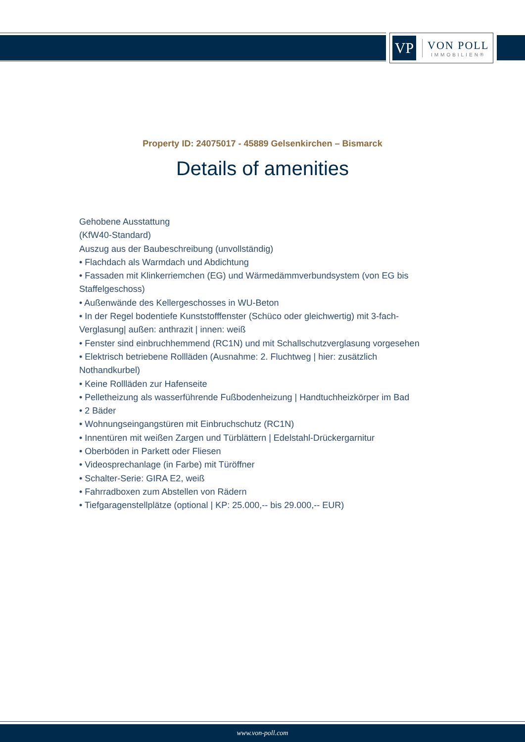VP
VON POLL
IMMOBILIEN®
Property ID: 24075017 - 45889 Gelsenkirchen – Bismarck
Details of amenities
Gehobene Ausstattung
(KfW40-Standard)
Auszug aus der Baubeschreibung (unvollständig)
• Flachdach als Warmdach und Abdichtung
• Fassaden mit Klinkerriemchen (EG) und Wärmedämmverbundsystem (von EG bis Staffelgeschoss)
• Außenwände des Kellergeschosses in WU-Beton
• In der Regel bodentiefe Kunststofffenster (Schüco oder gleichwertig) mit 3-fach-Verglasung| außen: anthrazit | innen: weiß
• Fenster sind einbruchhemmend (RC1N) und mit Schallschutzverglasung vorgesehen
• Elektrisch betriebene Rollläden (Ausnahme: 2. Fluchtweg | hier: zusätzlich Nothandkurbel)
• Keine Rollläden zur Hafenseite
• Pelletheizung als wasserführende Fußbodenheizung | Handtuchheizkörper im Bad
• 2 Bäder
• Wohnungseingangstüren mit Einbruchschutz (RC1N)
• Innentüren mit weißen Zargen und Türblättern | Edelstahl-Drückergarnitur
• Oberböden in Parkett oder Fliesen
• Videosprechanlage (in Farbe) mit Türöffner
• Schalter-Serie: GIRA E2, weiß
• Fahrradboxen zum Abstellen von Rädern
• Tiefgaragenstellplätze (optional | KP: 25.000,-- bis 29.000,-- EUR)
www.von-poll.com